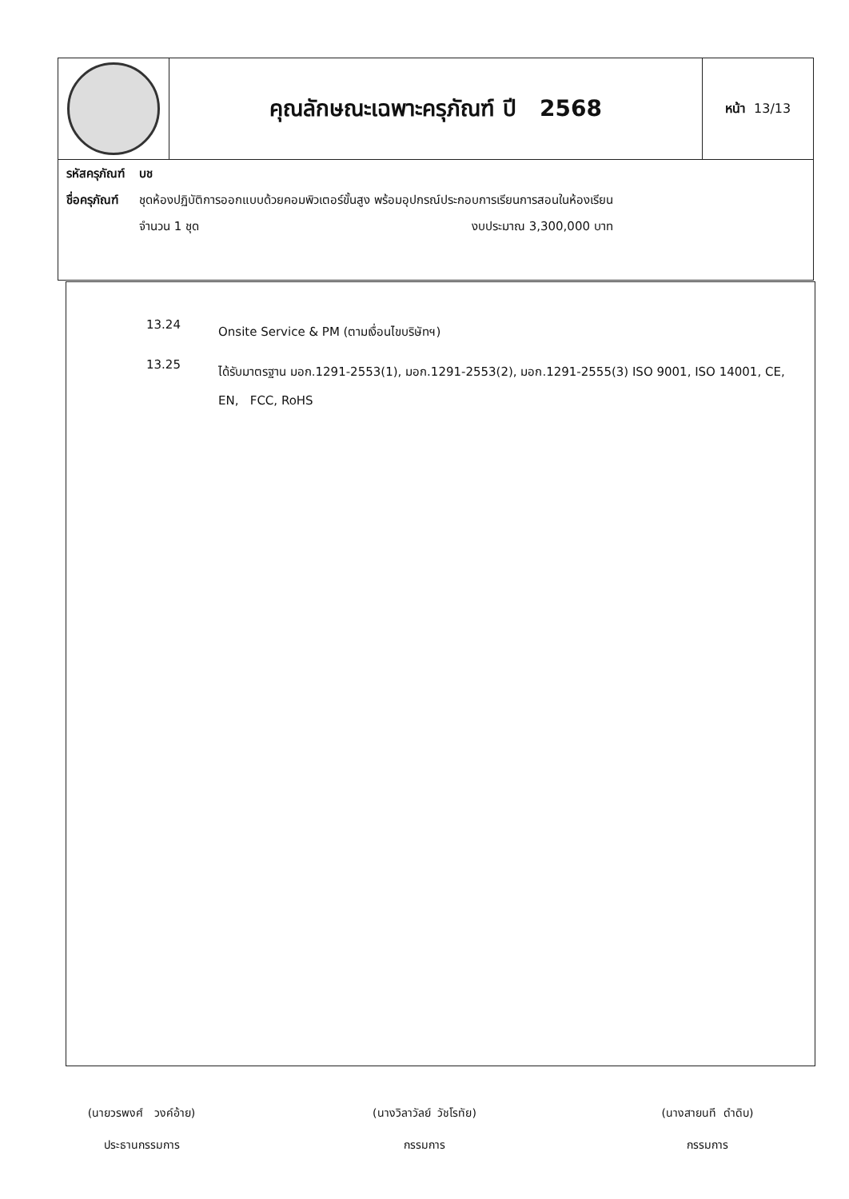| | คุณลักษณะเฉพาะครุภัณฑ์ ปี 2568 | หน้า 13/13 |
| / รหัสครุภัณฑ์ / บช / / ชื่อครุภัณฑ์ / ชุดห้องปฏิบัติการออกแบบด้วยคอมพิวเตอร์ขั้นสูง พร้อมอุปกรณ์ประกอบการเรียนการสอนในห้องเรียน / / / จำนวน 1 ชุด งบประมาณ 3,300,000 บาท / | | |
13.24
Onsite Service & PM (ตามเงื่อนไขบริษัทฯ)
13.25
ได้รับมาตรฐาน มอก.1291-2553(1), มอก.1291-2553(2), มอก.1291-2555(3) ISO 9001, ISO 14001, CE, EN, FCC, RoHS
(นายวรพงศ์ วงค์อ้าย)
ประธานกรรมการ
(นางวิลาวัลย์ วัชโรทัย)
กรรมการ
(นางสายนที ดำดิบ)
กรรมการ